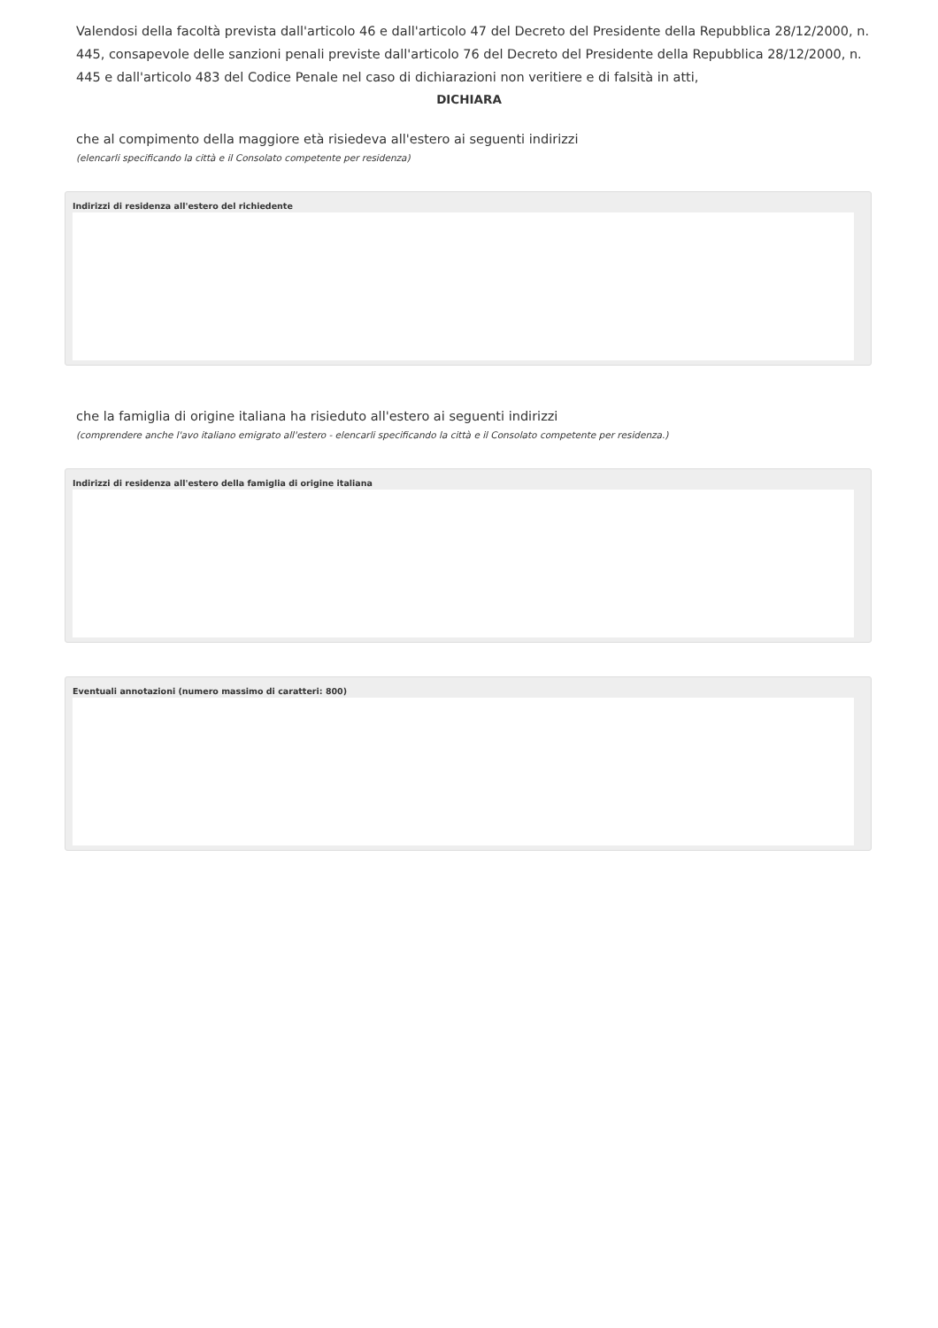Valendosi della facoltà prevista dall'articolo 46 e dall'articolo 47 del Decreto del Presidente della Repubblica 28/12/2000, n. 445, consapevole delle sanzioni penali previste dall'articolo 76 del Decreto del Presidente della Repubblica 28/12/2000, n. 445 e dall'articolo 483 del Codice Penale nel caso di dichiarazioni non veritiere e di falsità in atti,
DICHIARA
che al compimento della maggiore età risiedeva all'estero ai seguenti indirizzi
(elencarli specificando la città e il Consolato competente per residenza)
Indirizzi di residenza all'estero del richiedente
che la famiglia di origine italiana ha risieduto all'estero ai seguenti indirizzi
(comprendere anche l'avo italiano emigrato all'estero - elencarli specificando la città e il Consolato competente per residenza.)
Indirizzi di residenza all'estero della famiglia di origine italiana
Eventuali annotazioni (numero massimo di caratteri: 800)